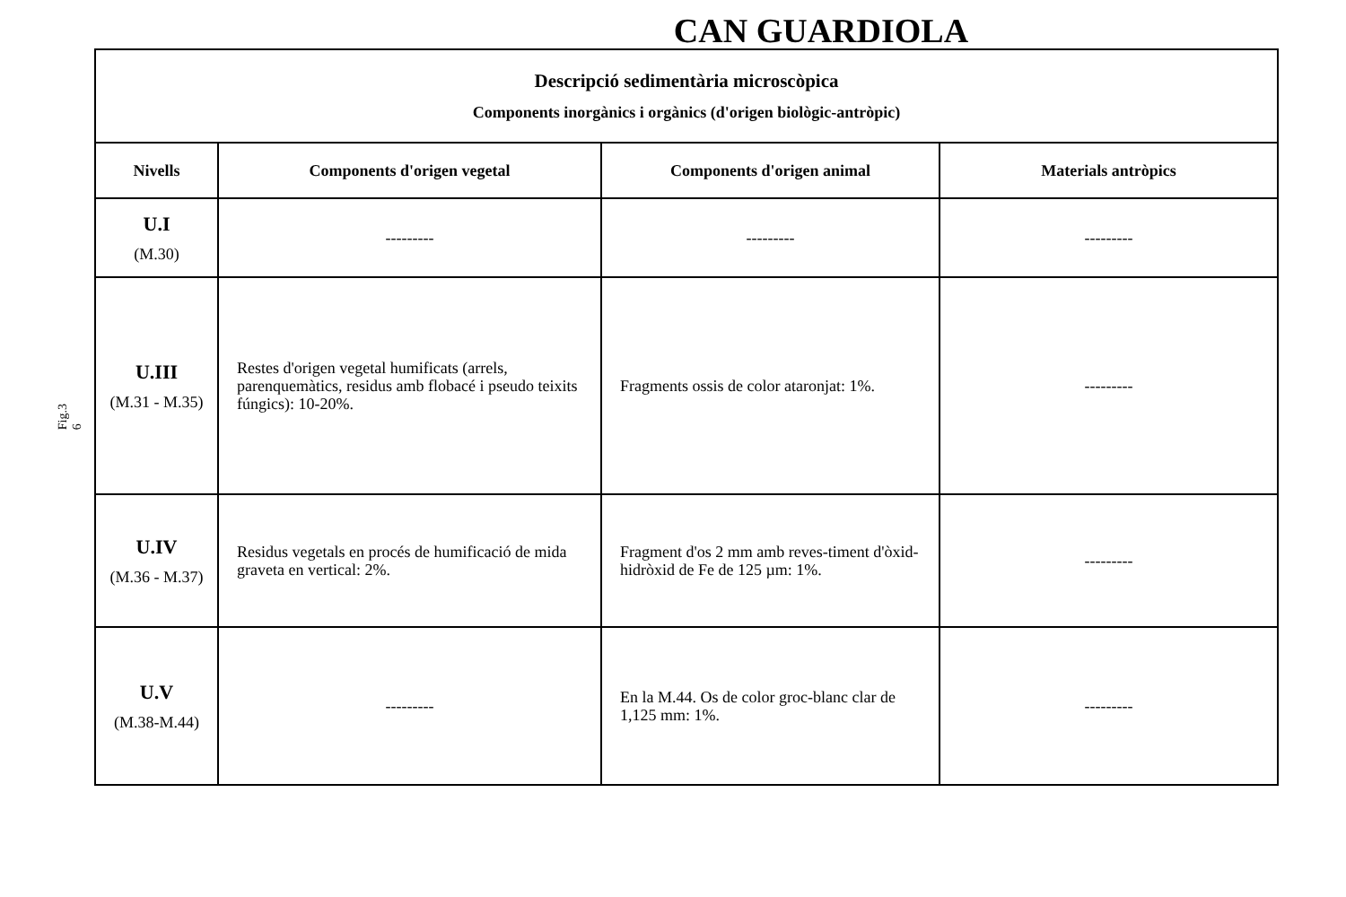CAN GUARDIOLA
Fig.3
6
| Descripció sedimentària microscòpica Components inorgànics i orgànics (d'origen biològic-antròpic) | | | |
| Nivells | Components d'origen vegetal | Components d'origen animal | Materials antròpics |
| U.I (M.30) | --------- | --------- | --------- |
| U.III (M.31 - M.35) | Restes d'origen vegetal humificats (arrels, parenquemàtics, residus amb flobacé i pseudo teixits fúngics): 10-20%. | Fragments ossis de color ataronjat: 1%. | --------- |
| U.IV (M.36 - M.37) | Residus vegetals en procés de humificació de mida graveta en vertical: 2%. | Fragment d'os 2 mm amb reves-timent d'òxid-hidròxid de Fe de 125 µm: 1%. | --------- |
| U.V (M.38-M.44) | --------- | En la M.44. Os de color groc-blanc clar de 1,125 mm: 1%. | --------- |